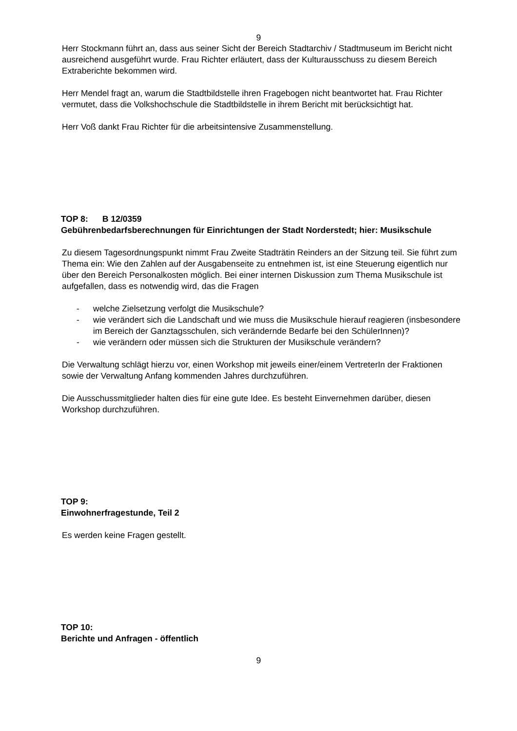9
Herr Stockmann führt an, dass aus seiner Sicht der Bereich Stadtarchiv / Stadtmuseum im Bericht nicht ausreichend ausgeführt wurde. Frau Richter erläutert, dass der Kulturausschuss zu diesem Bereich Extraberichte bekommen wird.
Herr Mendel fragt an, warum die Stadtbildstelle ihren Fragebogen nicht beantwortet hat. Frau Richter vermutet, dass die Volkshochschule die Stadtbildstelle in ihrem Bericht mit berücksichtigt hat.
Herr Voß dankt Frau Richter für die arbeitsintensive Zusammenstellung.
TOP 8: B 12/0359
Gebührenbedarfsberechnungen für Einrichtungen der Stadt Norderstedt; hier: Musikschule
Zu diesem Tagesordnungspunkt nimmt Frau Zweite Stadträtin Reinders an der Sitzung teil. Sie führt zum Thema ein: Wie den Zahlen auf der Ausgabenseite zu entnehmen ist, ist eine Steuerung eigentlich nur über den Bereich Personalkosten möglich. Bei einer internen Diskussion zum Thema Musikschule ist aufgefallen, dass es notwendig wird, das die Fragen
- welche Zielsetzung verfolgt die Musikschule?
- wie verändert sich die Landschaft und wie muss die Musikschule hierauf reagieren (insbesondere im Bereich der Ganztagsschulen, sich verändernde Bedarfe bei den SchülerInnen)?
- wie verändern oder müssen sich die Strukturen der Musikschule verändern?
Die Verwaltung schlägt hierzu vor, einen Workshop mit jeweils einer/einem VertreterIn der Fraktionen sowie der Verwaltung Anfang kommenden Jahres durchzuführen.
Die Ausschussmitglieder halten dies für eine gute Idee. Es besteht Einvernehmen darüber, diesen Workshop durchzuführen.
TOP 9:
Einwohnerfragestunde, Teil 2
Es werden keine Fragen gestellt.
TOP 10:
Berichte und Anfragen - öffentlich
9